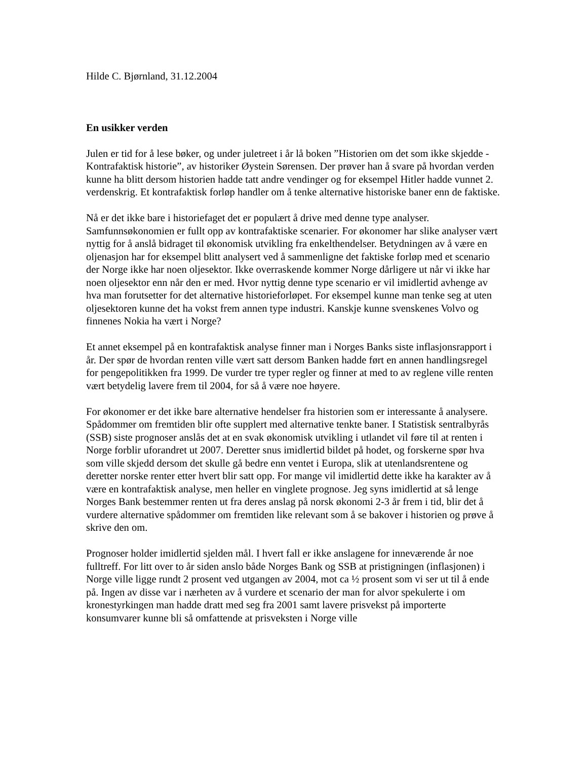Hilde C. Bjørnland, 31.12.2004
En usikker verden
Julen er tid for å lese bøker, og under juletreet i år lå boken ”Historien om det som ikke skjedde - Kontrafaktisk historie”, av historiker Øystein Sørensen. Der prøver han å svare på hvordan verden kunne ha blitt dersom historien hadde tatt andre vendinger og for eksempel Hitler hadde vunnet 2. verdenskrig. Et kontrafaktisk forløp handler om å tenke alternative historiske baner enn de faktiske.
Nå er det ikke bare i historiefaget det er populært å drive med denne type analyser. Samfunnsøkonomien er fullt opp av kontrafaktiske scenarier. For økonomer har slike analyser vært nyttig for å anslå bidraget til økonomisk utvikling fra enkelthendelser. Betydningen av å være en oljenasjon har for eksempel blitt analysert ved å sammenligne det faktiske forløp med et scenario der Norge ikke har noen oljesektor. Ikke overraskende kommer Norge dårligere ut når vi ikke har noen oljesektor enn når den er med. Hvor nyttig denne type scenario er vil imidlertid avhenge av hva man forutsetter for det alternative historieforløpet. For eksempel kunne man tenke seg at uten oljesektoren kunne det ha vokst frem annen type industri. Kanskje kunne svenskenes Volvo og finnenes Nokia ha vært i Norge?
Et annet eksempel på en kontrafaktisk analyse finner man i Norges Banks siste inflasjonsrapport i år. Der spør de hvordan renten ville vært satt dersom Banken hadde ført en annen handlingsregel for pengepolitikken fra 1999. De vurder tre typer regler og finner at med to av reglene ville renten vært betydelig lavere frem til 2004, for så å være noe høyere.
For økonomer er det ikke bare alternative hendelser fra historien som er interessante å analysere. Spådommer om fremtiden blir ofte supplert med alternative tenkte baner. I Statistisk sentralbyrås (SSB) siste prognoser anslås det at en svak økonomisk utvikling i utlandet vil føre til at renten i Norge forblir uforandret ut 2007. Deretter snus imidlertid bildet på hodet, og forskerne spør hva som ville skjedd dersom det skulle gå bedre enn ventet i Europa, slik at utenlandsrentene og deretter norske renter etter hvert blir satt opp. For mange vil imidlertid dette ikke ha karakter av å være en kontrafaktisk analyse, men heller en vinglete prognose. Jeg syns imidlertid at så lenge Norges Bank bestemmer renten ut fra deres anslag på norsk økonomi 2-3 år frem i tid, blir det å vurdere alternative spådommer om fremtiden like relevant som å se bakover i historien og prøve å skrive den om.
Prognoser holder imidlertid sjelden mål. I hvert fall er ikke anslagene for inneværende år noe fulltreff. For litt over to år siden anslo både Norges Bank og SSB at pristigningen (inflasjonen) i Norge ville ligge rundt 2 prosent ved utgangen av 2004, mot ca ½ prosent som vi ser ut til å ende på. Ingen av disse var i nærheten av å vurdere et scenario der man for alvor spekulerte i om kronestyrkingen man hadde dratt med seg fra 2001 samt lavere prisvekst på importerte konsumvarer kunne bli så omfattende at prisveksten i Norge ville